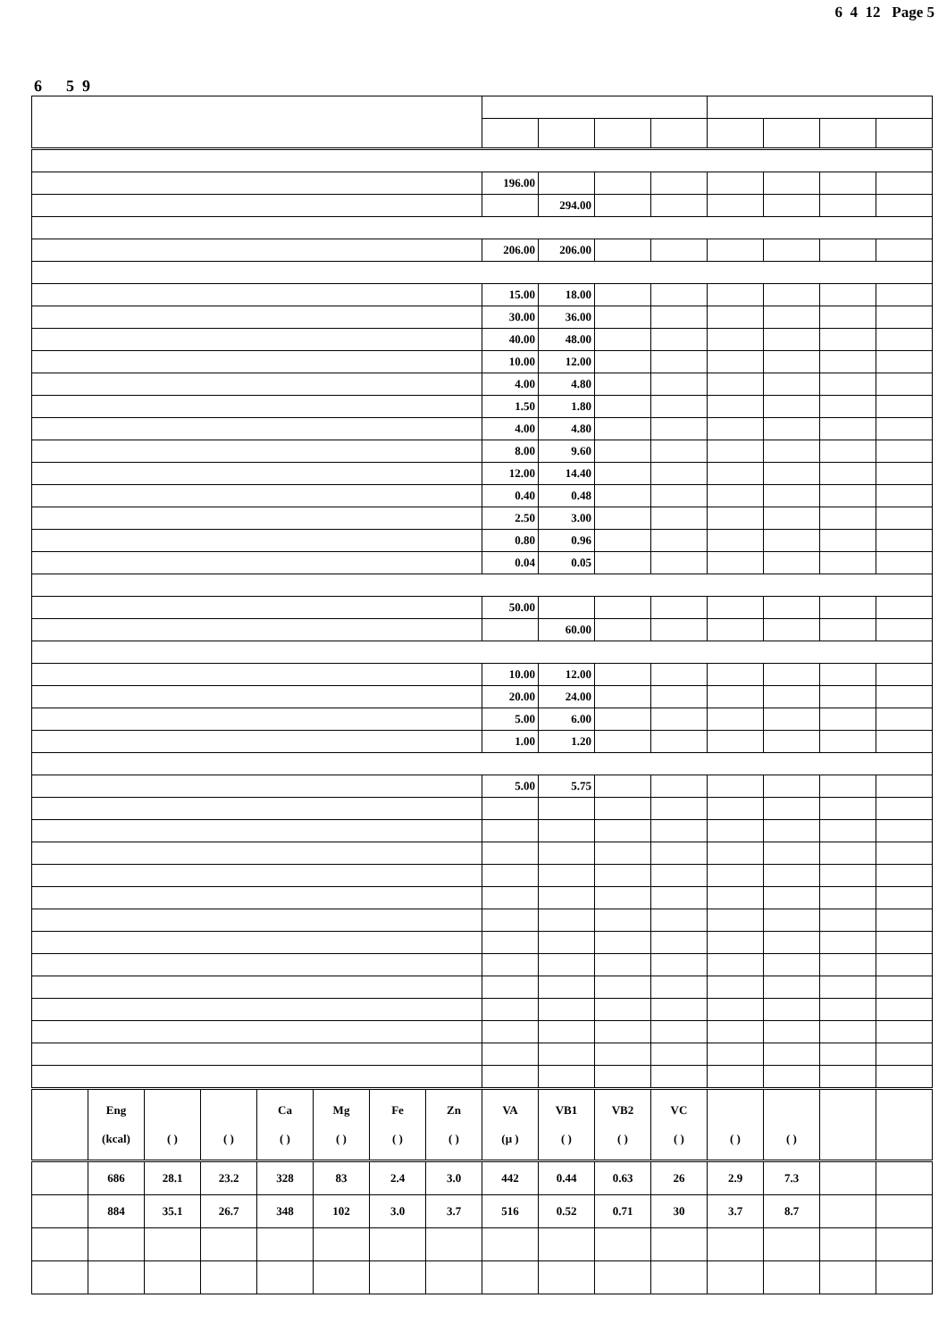6 4 12 Page 5
6 5 9
| | | | | | | | | 196.00 | | | | | | | |
| | | | | | | | | | 294.00 | | | | | | |
| | | | | | | | | 206.00 | 206.00 | | | | | | |
| | | | | | | | | 15.00 | 18.00 | | | | | | |
| | | | | | | | | 30.00 | 36.00 | | | | | | |
| | | | | | | | | 40.00 | 48.00 | | | | | | |
| | | | | | | | | 10.00 | 12.00 | | | | | | |
| | | | | | | | | 4.00 | 4.80 | | | | | | |
| | | | | | | | | 1.50 | 1.80 | | | | | | |
| | | | | | | | | 4.00 | 4.80 | | | | | | |
| | | | | | | | | 8.00 | 9.60 | | | | | | |
| | | | | | | | | 12.00 | 14.40 | | | | | | |
| | | | | | | | | 0.40 | 0.48 | | | | | | |
| | | | | | | | | 2.50 | 3.00 | | | | | | |
| | | | | | | | | 0.80 | 0.96 | | | | | | |
| | | | | | | | | 0.04 | 0.05 | | | | | | |
| | | | | | | | | 50.00 | | | | | | | |
| | | | | | | | | | 60.00 | | | | | | |
| | | | | | | | | 10.00 | 12.00 | | | | | | |
| | | | | | | | | 20.00 | 24.00 | | | | | | |
| | | | | | | | | 5.00 | 6.00 | | | | | | |
| | | | | | | | | 1.00 | 1.20 | | | | | | |
| | | | | | | | | 5.00 | 5.75 | | | | | | |
| | Eng (kcal) | ( ) | ( ) | Ca ( ) | Mg ( ) | Fe ( ) | Zn ( ) | VA (μ ) | VB1 ( ) | VB2 ( ) | VC ( ) | ( ) | ( ) | | |
| | 686 | 28.1 | 23.2 | 328 | 83 | 2.4 | 3.0 | 442 | 0.44 | 0.63 | 26 | 2.9 | 7.3 | | |
| | 884 | 35.1 | 26.7 | 348 | 102 | 3.0 | 3.7 | 516 | 0.52 | 0.71 | 30 | 3.7 | 8.7 | | |